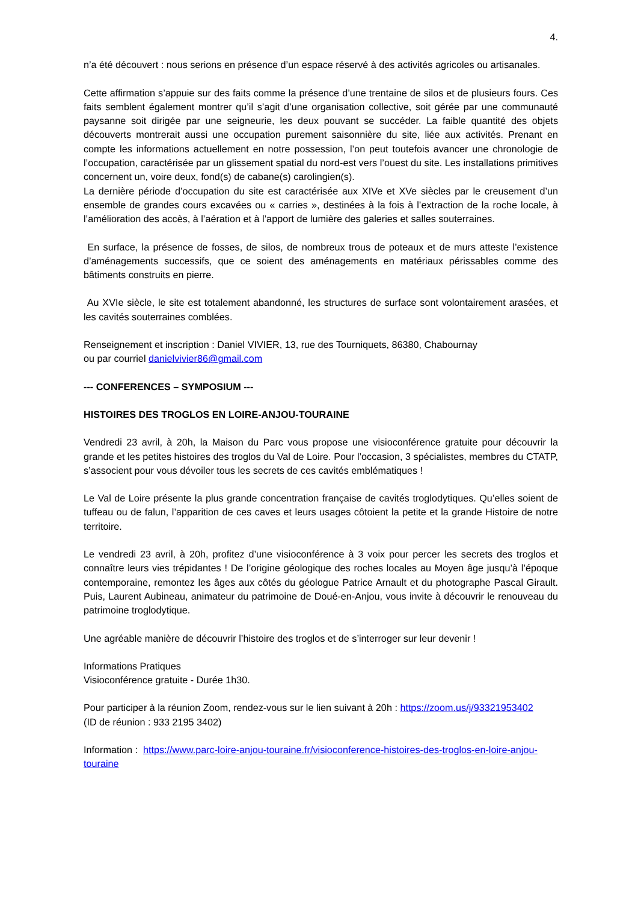4.
n’a été découvert : nous serions en présence d’un espace réservé à des activités agricoles ou artisanales.
Cette affirmation s’appuie sur des faits comme la présence d’une trentaine de silos et de plusieurs fours. Ces faits semblent également montrer qu’il s’agit d’une organisation collective, soit gérée par une communauté paysanne soit dirigée par une seigneurie, les deux pouvant se succéder. La faible quantité des objets découverts montrerait aussi une occupation purement saisonnière du site, liée aux activités. Prenant en compte les informations actuellement en notre possession, l’on peut toutefois avancer une chronologie de l’occupation, caractérisée par un glissement spatial du nord-est vers l’ouest du site. Les installations primitives concernent un, voire deux, fond(s) de cabane(s) carolingien(s).
La dernière période d’occupation du site est caractérisée aux XIVe et XVe siècles par le creusement d’un ensemble de grandes cours excavées ou « carries », destinées à la fois à l’extraction de la roche locale, à l’amélioration des accès, à l’aération et à l’apport de lumière des galeries et salles souterraines.
En surface, la présence de fosses, de silos, de nombreux trous de poteaux et de murs atteste l’existence d’aménagements successifs, que ce soient des aménagements en matériaux périssables comme des bâtiments construits en pierre.
Au XVIe siècle, le site est totalement abandonné, les structures de surface sont volontairement arasées, et les cavités souterraines comblées.
Renseignement et inscription : Daniel VIVIER, 13, rue des Tourniquets, 86380, Chabournay
ou par courriel danielvivier86@gmail.com
--- CONFERENCES – SYMPOSIUM ---
HISTOIRES DES TROGLOS EN LOIRE-ANJOU-TOURAINE
Vendredi 23 avril, à 20h, la Maison du Parc vous propose une visioconférence gratuite pour découvrir la grande et les petites histoires des troglos du Val de Loire. Pour l’occasion, 3 spécialistes, membres du CTATP, s’associent pour vous dévoiler tous les secrets de ces cavités emblématiques !
Le Val de Loire présente la plus grande concentration française de cavités troglodytiques. Qu’elles soient de tuffeau ou de falun, l’apparition de ces caves et leurs usages côtoient la petite et la grande Histoire de notre territoire.
Le vendredi 23 avril, à 20h, profitez d’une visioconférence à 3 voix pour percer les secrets des troglos et connaître leurs vies trépidantes ! De l’origine géologique des roches locales au Moyen âge jusqu’à l’époque contemporaine, remontez les âges aux côtés du géologue Patrice Arnault et du photographe Pascal Girault. Puis, Laurent Aubineau, animateur du patrimoine de Doué-en-Anjou, vous invite à découvrir le renouveau du patrimoine troglodytique.
Une agréable manière de découvrir l’histoire des troglos et de s’interroger sur leur devenir !
Informations Pratiques
Visioconférence gratuite - Durée 1h30.
Pour participer à la réunion Zoom, rendez-vous sur le lien suivant à 20h : https://zoom.us/j/93321953402
(ID de réunion : 933 2195 3402)
Information : https://www.parc-loire-anjou-touraine.fr/visioconference-histoires-des-troglos-en-loire-anjou-touraine